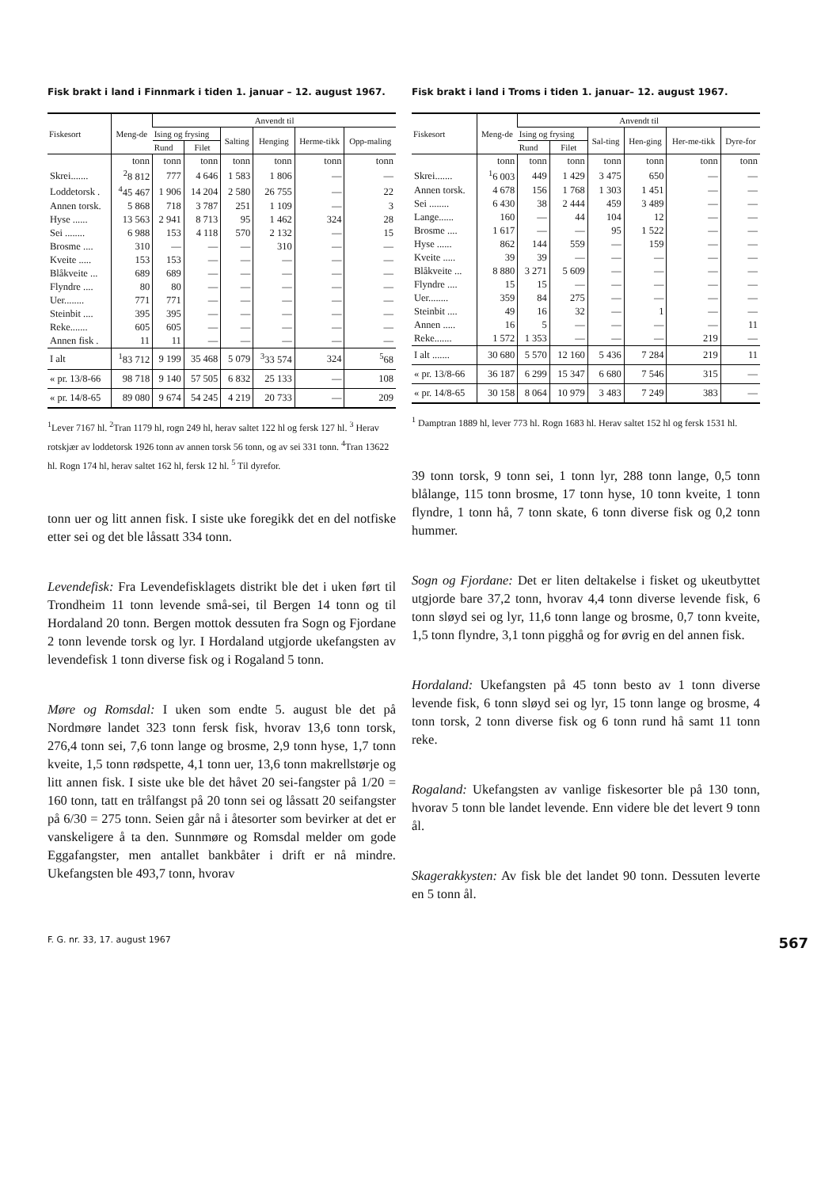Fisk brakt i land i Finnmark i tiden 1. januar – 12. august 1967.
| Fiskesort | Meng-de | Anvendt til | | | | | |
| --- | --- | --- | --- | --- | --- | --- | --- |
| | | Ising og frysing | | Salting | Henging | Herme-tikk | Opp-maling |
| | | Rund | Filet | | | | |
| | tonn | tonn | tonn | tonn | tonn | tonn | tonn |
| Skrei....... | <sup>2</sup> 8 812 | 777 | 4 646 | 1 583 | 1 806 | — | — |
| Loddetorsk . | <sup>4</sup> 45 467 | 1 906 | 14 204 | 2 580 | 26 755 | — | 22 |
| Annen torsk. | 5 868 | 718 | 3 787 | 251 | 1 109 | — | 3 |
| Hyse ...... | 13 563 | 2 941 | 8 713 | 95 | 1 462 | 324 | 28 |
| Sei ........ | 6 988 | 153 | 4 118 | 570 | 2 132 | — | 15 |
| Brosme .... | 310 | — | — | — | 310 | — | — |
| Kveite ..... | 153 | 153 | — | — | — | — | — |
| Blåkveite ... | 689 | 689 | — | — | — | — | — |
| Flyndre .... | 80 | 80 | — | — | — | — | — |
| Uer........ | 771 | 771 | — | — | — | — | — |
| Steinbit .... | 395 | 395 | — | — | — | — | — |
| Reke....... | 605 | 605 | — | — | — | — | — |
| Annen fisk . | 11 | 11 | — | — | — | — | — |
| I alt | <sup>1</sup> 83 712 | 9 199 | 35 468 | 5 079 | <sup>3</sup> 33 574 | 324 | <sup>5</sup> 68 |
| « pr. 13/8-66 | 98 718 | 9 140 | 57 505 | 6 832 | 25 133 | — | 108 |
| « pr. 14/8-65 | 89 080 | 9 674 | 54 245 | 4 219 | 20 733 | — | 209 |
<sup>1</sup> Lever 7167 hl. <sup>2</sup>Tran 1179 hl, rogn 249 hl, herav saltet 122 hl og fersk 127 hl. <sup>3</sup> Herav rotskjær av loddetorsk 1926 tonn av annen torsk 56 tonn, og av sei 331 tonn. <sup>4</sup>Tran 13622 hl. Rogn 174 hl, herav saltet 162 hl, fersk 12 hl. <sup>5</sup> Til dyrefor.
tonn uer og litt annen fisk. I siste uke foregikk det en del notfiske etter sei og det ble låssatt 334 tonn.
Levendefisk: Fra Levendefisklagets distrikt ble det i uken ført til Trondheim 11 tonn levende små-sei, til Bergen 14 tonn og til Hordaland 20 tonn. Bergen mottok dessuten fra Sogn og Fjordane 2 tonn levende torsk og lyr. I Hordaland utgjorde ukefangsten av levendefisk 1 tonn diverse fisk og i Rogaland 5 tonn.
Møre og Romsdal: I uken som endte 5. august ble det på Nordmøre landet 323 tonn fersk fisk, hvorav 13,6 tonn torsk, 276,4 tonn sei, 7,6 tonn lange og brosme, 2,9 tonn hyse, 1,7 tonn kveite, 1,5 tonn rødspette, 4,1 tonn uer, 13,6 tonn makrellstørje og litt annen fisk. I siste uke ble det håvet 20 sei-fangster på 1/20 = 160 tonn, tatt en trålfangst på 20 tonn sei og låssatt 20 seifangster på 6/30 = 275 tonn. Seien går nå i åtesorter som bevirker at det er vanskeligere å ta den. Sunnmøre og Romsdal melder om gode Eggafangster, men antallet bankbåter i drift er nå mindre. Ukefangsten ble 493,7 tonn, hvorav
Fisk brakt i land i Troms i tiden 1. januar– 12. august 1967.
| Fiskesort | Meng-de | Anvendt til | | | | | |
| --- | --- | --- | --- | --- | --- | --- | --- |
| | | Ising og frysing | | Sal-ting | Hen-ging | Her-me-tikk | Dyre-for |
| | | Rund | Filet | | | | |
| | tonn | tonn | tonn | tonn | tonn | tonn | tonn |
| Skrei....... | <sup>1</sup> 6 003 | 449 | 1 429 | 3 475 | 650 | — | — |
| Annen torsk. | 4 678 | 156 | 1 768 | 1 303 | 1 451 | — | — |
| Sei ........ | 6 430 | 38 | 2 444 | 459 | 3 489 | — | — |
| Lange...... | 160 | — | 44 | 104 | 12 | — | — |
| Brosme .... | 1 617 | — | — | 95 | 1 522 | — | — |
| Hyse ...... | 862 | 144 | 559 | — | 159 | — | — |
| Kveite ..... | 39 | 39 | — | — | — | — | — |
| Blåkveite ... | 8 880 | 3 271 | 5 609 | — | — | — | — |
| Flyndre .... | 15 | 15 | — | — | — | — | — |
| Uer........ | 359 | 84 | 275 | — | — | — | — |
| Steinbit .... | 49 | 16 | 32 | — | 1 | — | — |
| Annen ..... | 16 | 5 | — | — | — | — | 11 |
| Reke....... | 1 572 | 1 353 | — | — | — | 219 | — |
| I alt ....... | 30 680 | 5 570 | 12 160 | 5 436 | 7 284 | 219 | 11 |
| « pr. 13/8-66 | 36 187 | 6 299 | 15 347 | 6 680 | 7 546 | 315 | — |
| « pr. 14/8-65 | 30 158 | 8 064 | 10 979 | 3 483 | 7 249 | 383 | — |
<sup>1</sup> Damptran 1889 hl, lever 773 hl. Rogn 1683 hl. Herav saltet 152 hl og fersk 1531 hl.
39 tonn torsk, 9 tonn sei, 1 tonn lyr, 288 tonn lange, 0,5 tonn blålange, 115 tonn brosme, 17 tonn hyse, 10 tonn kveite, 1 tonn flyndre, 1 tonn hå, 7 tonn skate, 6 tonn diverse fisk og 0,2 tonn hummer.
Sogn og Fjordane: Det er liten deltakelse i fisket og ukeutbyttet utgjorde bare 37,2 tonn, hvorav 4,4 tonn diverse levende fisk, 6 tonn sløyd sei og lyr, 11,6 tonn lange og brosme, 0,7 tonn kveite, 1,5 tonn flyndre, 3,1 tonn pigghå og for øvrig en del annen fisk.
Hordaland: Ukefangsten på 45 tonn besto av 1 tonn diverse levende fisk, 6 tonn sløyd sei og lyr, 15 tonn lange og brosme, 4 tonn torsk, 2 tonn diverse fisk og 6 tonn rund hå samt 11 tonn reke.
Rogaland: Ukefangsten av vanlige fiskesorter ble på 130 tonn, hvorav 5 tonn ble landet levende. Enn videre ble det levert 9 tonn ål.
Skagerakkysten: Av fisk ble det landet 90 tonn. Dessuten leverte en 5 tonn ål.
F. G. nr. 33, 17. august 1967 567